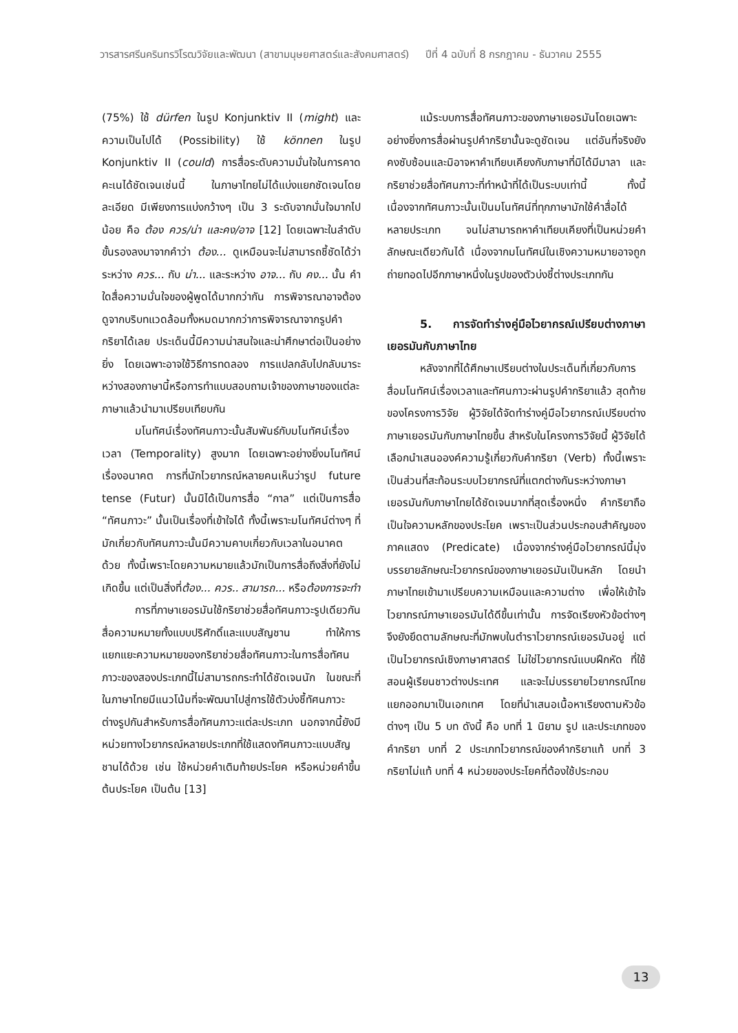วารสารศรีนครินทรวิโรฒวิจัยและพัฒนา (สาขามนุษยศาสตร์และสังคมศาสตร์) ปีที่ 4 ฉบับที่ 8 กรกฎาคม - ธันวาคม 2555
(75%) ใช้ dürfen ในรูป Konjunktiv II (might) และ ความเป็นไปได้ (Possibility) ใช้ können ในรูป Konjunktiv II (could) การสื่อระดับความมั่นใจในการคาดคะเนได้ชัดเจนเช่นนี้ ในภาษาไทยไม่ได้แบ่งแยกชัดเจนโดยละเอียด มีเพียงการแบ่งกว้างๆ เป็น 3 ระดับจากมั่นใจมากไปน้อย คือ ต้อง ควร/น่า และคง/อาจ [12] โดยเฉพาะในลำดับขั้นรองลงมาจากคำว่า ต้อง... ดูเหมือนจะไม่สามารถชี้ชัดได้ว่าระหว่าง ควร... กับ น่า... และระหว่าง อาจ... กับ คง... นั้น คำใดสื่อความมั่นใจของผู้พูดได้มากกว่ากัน การพิจารณาอาจต้องดูจากบริบทแวดล้อมทั้งหมดมากกว่าการพิจารณาจากรูปคำกริยาได้เลย ประเด็นนี้มีความน่าสนใจและน่าศึกษาต่อเป็นอย่างยิ่ง โดยเฉพาะอาจใช้วิธีการทดลอง การแปลกลับไปกลับมาระหว่างสองภาษานี้หรือการทำแบบสอบถามเจ้าของภาษาของแต่ละภาษาแล้วนำมาเปรียบเทียบกัน
มโนทัศน์เรื่องทัศนภาวะนั้นสัมพันธ์กับมโนทัศน์เรื่องเวลา (Temporality) สูงมาก โดยเฉพาะอย่างยิ่งมโนทัศน์เรื่องอนาคต การที่นักไวยากรณ์หลายคนเห็นว่ารูป future tense (Futur) นั้นมิได้เป็นการสื่อ “กาล” แต่เป็นการสื่อ “ทัศนภาวะ” นั้นเป็นเรื่องที่เข้าใจได้ ทั้งนี้เพราะมโนทัศน์ต่างๆ ที่มักเกี่ยวกับทัศนภาวะนั้นมีความคาบเกี่ยวกับเวลาในอนาคตด้วย ทั้งนี้เพราะโดยความหมายแล้วมักเป็นการสื่อถึงสิ่งที่ยังไม่เกิดขึ้น แต่เป็นสิ่งที่ต้อง... ควร.. สามารถ... หรือต้องการจะทำ
การที่ภาษาเยอรมันใช้กริยาช่วยสื่อทัศนภาวะรูปเดียวกันสื่อความหมายทั้งแบบปริศักดิ์และแบบสัญชาน ทำให้การแยกแยะความหมายของกริยาช่วยสื่อทัศนภาวะในการสื่อทัศนภาวะของสองประเภทนี้ไม่สามารถกระทำได้ชัดเจนนัก ในขณะที่ในภาษาไทยมีแนวโน้มที่จะพัฒนาไปสู่การใช้ตัวบ่งชี้ทัศนภาวะต่างรูปกันสำหรับการสื่อทัศนภาวะแต่ละประเภท นอกจากนี้ยังมีหน่วยทางไวยากรณ์หลายประเภทที่ใช้แสดงทัศนภาวะแบบสัญชานได้ด้วย เช่น ใช้หน่วยคำเติมท้ายประโยค หรือหน่วยคำขึ้นต้นประโยค เป็นต้น [13]
แม้ระบบการสื่อทัศนภาวะของภาษาเยอรมันโดยเฉพาะอย่างยิ่งการสื่อผ่านรูปคำกริยานั้นจะดูชัดเจน แต่อันที่จริงยังคงซับซ้อนและมิอาจหาคำเทียบเคียงกับภาษาที่มิได้มีมาลา และกริยาช่วยสื่อทัศนภาวะที่ทำหน้าที่ได้เป็นระบบเท่านี้ ทั้งนี้เนื่องจากทัศนภาวะนั้นเป็นมโนทัศน์ที่ทุกภาษามักใช้คำสื่อได้หลายประเภท จนไม่สามารถหาคำเทียบเคียงที่เป็นหน่วยคำลักษณะเดียวกันได้ เนื่องจากมโนทัศน์ในเชิงความหมายอาจถูกถ่ายทอดไปอีกภาษาหนึ่งในรูปของตัวบ่งชี้ต่างประเภทกัน
5. การจัดทำร่างคู่มือไวยากรณ์เปรียบต่างภาษาเยอรมันกับภาษาไทย
หลังจากที่ได้ศึกษาเปรียบต่างในประเด็นที่เกี่ยวกับการสื่อมโนทัศน์เรื่องเวลาและทัศนภาวะผ่านรูปคำกริยาแล้ว สุดท้ายของโครงการวิจัย ผู้วิจัยได้จัดทำร่างคู่มือไวยากรณ์เปรียบต่างภาษาเยอรมันกับภาษาไทยขึ้น สำหรับในโครงการวิจัยนี้ ผู้วิจัยได้เลือกนำเสนอองค์ความรู้เกี่ยวกับคำกริยา (Verb) ทั้งนี้เพราะเป็นส่วนที่สะท้อนระบบไวยากรณ์ที่แตกต่างกันระหว่างภาษาเยอรมันกับภาษาไทยได้ชัดเจนมากที่สุดเรื่องหนึ่ง คำกริยาถือเป็นใจความหลักของประโยค เพราะเป็นส่วนประกอบสำคัญของภาคแสดง (Predicate) เนื่องจากร่างคู่มือไวยากรณ์นี้มุ่งบรรยายลักษณะไวยากรณ์ของภาษาเยอรมันเป็นหลัก โดยนำภาษาไทยเข้ามาเปรียบความเหมือนและความต่าง เพื่อให้เข้าใจไวยากรณ์ภาษาเยอรมันได้ดีขึ้นเท่านั้น การจัดเรียงหัวข้อต่างๆ จึงยังยึดตามลักษณะที่มักพบในตำราไวยากรณ์เยอรมันอยู่ แต่เป็นไวยากรณ์เชิงภาษาศาสตร์ ไม่ใช่ไวยากรณ์แบบฝึกหัด ที่ใช้สอนผู้เรียนชาวต่างประเทศ และจะไม่บรรยายไวยากรณ์ไทยแยกออกมาเป็นเอกเทศ โดยที่นำเสนอเนื้อหาเรียงตามหัวข้อต่างๆ เป็น 5 บท ดังนี้ คือ บทที่ 1 นิยาม รูป และประเภทของคำกริยา บทที่ 2 ประเภทไวยากรณ์ของคำกริยาแท้ บทที่ 3 กริยาไม่แท้ บทที่ 4 หน่วยของประโยคที่ต้องใช้ประกอบ
13